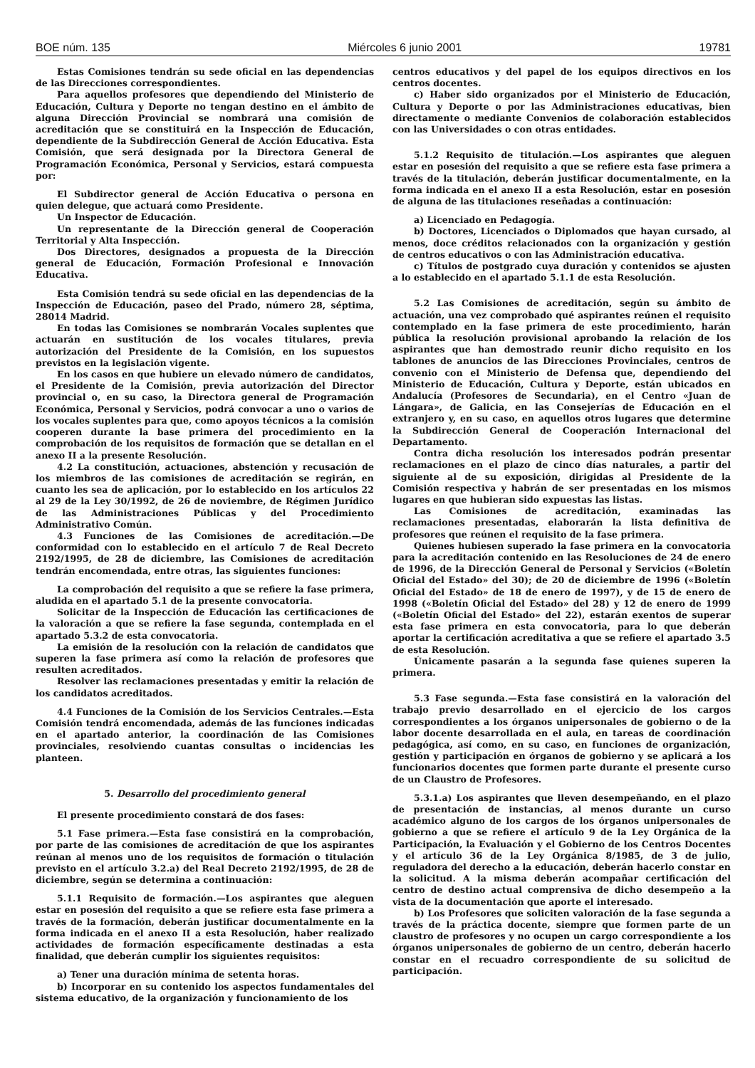BOE núm. 135 Miércoles 6 junio 2001 19781
Estas Comisiones tendrán su sede oficial en las dependencias de las Direcciones correspondientes.
Para aquellos profesores que dependiendo del Ministerio de Educación, Cultura y Deporte no tengan destino en el ámbito de alguna Dirección Provincial se nombrará una comisión de acreditación que se constituirá en la Inspección de Educación, dependiente de la Subdirección General de Acción Educativa. Esta Comisión, que será designada por la Directora General de Programación Económica, Personal y Servicios, estará compuesta por:
El Subdirector general de Acción Educativa o persona en quien delegue, que actuará como Presidente.
Un Inspector de Educación.
Un representante de la Dirección general de Cooperación Territorial y Alta Inspección.
Dos Directores, designados a propuesta de la Dirección general de Educación, Formación Profesional e Innovación Educativa.
Esta Comisión tendrá su sede oficial en las dependencias de la Inspección de Educación, paseo del Prado, número 28, séptima, 28014 Madrid.
En todas las Comisiones se nombrarán Vocales suplentes que actuarán en sustitución de los vocales titulares, previa autorización del Presidente de la Comisión, en los supuestos previstos en la legislación vigente.
En los casos en que hubiere un elevado número de candidatos, el Presidente de la Comisión, previa autorización del Director provincial o, en su caso, la Directora general de Programación Económica, Personal y Servicios, podrá convocar a uno o varios de los vocales suplentes para que, como apoyos técnicos a la comisión cooperen durante la base primera del procedimiento en la comprobación de los requisitos de formación que se detallan en el anexo II a la presente Resolución.
4.2 La constitución, actuaciones, abstención y recusación de los miembros de las comisiones de acreditación se regirán, en cuanto les sea de aplicación, por lo establecido en los artículos 22 al 29 de la Ley 30/1992, de 26 de noviembre, de Régimen Jurídico de las Administraciones Públicas y del Procedimiento Administrativo Común.
4.3 Funciones de las Comisiones de acreditación.—De conformidad con lo establecido en el artículo 7 de Real Decreto 2192/1995, de 28 de diciembre, las Comisiones de acreditación tendrán encomendada, entre otras, las siguientes funciones:
La comprobación del requisito a que se refiere la fase primera, aludida en el apartado 5.1 de la presente convocatoria.
Solicitar de la Inspección de Educación las certificaciones de la valoración a que se refiere la fase segunda, contemplada en el apartado 5.3.2 de esta convocatoria.
La emisión de la resolución con la relación de candidatos que superen la fase primera así como la relación de profesores que resulten acreditados.
Resolver las reclamaciones presentadas y emitir la relación de los candidatos acreditados.
4.4 Funciones de la Comisión de los Servicios Centrales.—Esta Comisión tendrá encomendada, además de las funciones indicadas en el apartado anterior, la coordinación de las Comisiones provinciales, resolviendo cuantas consultas o incidencias les planteen.
5. Desarrollo del procedimiento general
El presente procedimiento constará de dos fases:
5.1 Fase primera.—Esta fase consistirá en la comprobación, por parte de las comisiones de acreditación de que los aspirantes reúnan al menos uno de los requisitos de formación o titulación previsto en el artículo 3.2.a) del Real Decreto 2192/1995, de 28 de diciembre, según se determina a continuación:
5.1.1 Requisito de formación.—Los aspirantes que aleguen estar en posesión del requisito a que se refiere esta fase primera a través de la formación, deberán justificar documentalmente en la forma indicada en el anexo II a esta Resolución, haber realizado actividades de formación específicamente destinadas a esta finalidad, que deberán cumplir los siguientes requisitos:
a) Tener una duración mínima de setenta horas.
b) Incorporar en su contenido los aspectos fundamentales del sistema educativo, de la organización y funcionamiento de los
centros educativos y del papel de los equipos directivos en los centros docentes.
c) Haber sido organizados por el Ministerio de Educación, Cultura y Deporte o por las Administraciones educativas, bien directamente o mediante Convenios de colaboración establecidos con las Universidades o con otras entidades.
5.1.2 Requisito de titulación.—Los aspirantes que aleguen estar en posesión del requisito a que se refiere esta fase primera a través de la titulación, deberán justificar documentalmente, en la forma indicada en el anexo II a esta Resolución, estar en posesión de alguna de las titulaciones reseñadas a continuación:
a) Licenciado en Pedagogía.
b) Doctores, Licenciados o Diplomados que hayan cursado, al menos, doce créditos relacionados con la organización y gestión de centros educativos o con las Administración educativa.
c) Títulos de postgrado cuya duración y contenidos se ajusten a lo establecido en el apartado 5.1.1 de esta Resolución.
5.2 Las Comisiones de acreditación, según su ámbito de actuación, una vez comprobado qué aspirantes reúnen el requisito contemplado en la fase primera de este procedimiento, harán pública la resolución provisional aprobando la relación de los aspirantes que han demostrado reunir dicho requisito en los tablones de anuncios de las Direcciones Provinciales, centros de convenio con el Ministerio de Defensa que, dependiendo del Ministerio de Educación, Cultura y Deporte, están ubicados en Andalucía (Profesores de Secundaria), en el Centro «Juan de Lángara», de Galicia, en las Consejerías de Educación en el extranjero y, en su caso, en aquellos otros lugares que determine la Subdirección General de Cooperación Internacional del Departamento.
Contra dicha resolución los interesados podrán presentar reclamaciones en el plazo de cinco días naturales, a partir del siguiente al de su exposición, dirigidas al Presidente de la Comisión respectiva y habrán de ser presentadas en los mismos lugares en que hubieran sido expuestas las listas.
Las Comisiones de acreditación, examinadas las reclamaciones presentadas, elaborarán la lista definitiva de profesores que reúnen el requisito de la fase primera.
Quienes hubiesen superado la fase primera en la convocatoria para la acreditación contenido en las Resoluciones de 24 de enero de 1996, de la Dirección General de Personal y Servicios («Boletín Oficial del Estado» del 30); de 20 de diciembre de 1996 («Boletín Oficial del Estado» de 18 de enero de 1997), y de 15 de enero de 1998 («Boletín Oficial del Estado» del 28) y 12 de enero de 1999 («Boletín Oficial del Estado» del 22), estarán exentos de superar esta fase primera en esta convocatoria, para lo que deberán aportar la certificación acreditativa a que se refiere el apartado 3.5 de esta Resolución.
Únicamente pasarán a la segunda fase quienes superen la primera.
5.3 Fase segunda.—Esta fase consistirá en la valoración del trabajo previo desarrollado en el ejercicio de los cargos correspondientes a los órganos unipersonales de gobierno o de la labor docente desarrollada en el aula, en tareas de coordinación pedagógica, así como, en su caso, en funciones de organización, gestión y participación en órganos de gobierno y se aplicará a los funcionarios docentes que formen parte durante el presente curso de un Claustro de Profesores.
5.3.1.a) Los aspirantes que lleven desempeñando, en el plazo de presentación de instancias, al menos durante un curso académico alguno de los cargos de los órganos unipersonales de gobierno a que se refiere el artículo 9 de la Ley Orgánica de la Participación, la Evaluación y el Gobierno de los Centros Docentes y el artículo 36 de la Ley Orgánica 8/1985, de 3 de julio, reguladora del derecho a la educación, deberán hacerlo constar en la solicitud. A la misma deberán acompañar certificación del centro de destino actual comprensiva de dicho desempeño a la vista de la documentación que aporte el interesado.
b) Los Profesores que soliciten valoración de la fase segunda a través de la práctica docente, siempre que formen parte de un claustro de profesores y no ocupen un cargo correspondiente a los órganos unipersonales de gobierno de un centro, deberán hacerlo constar en el recuadro correspondiente de su solicitud de participación.